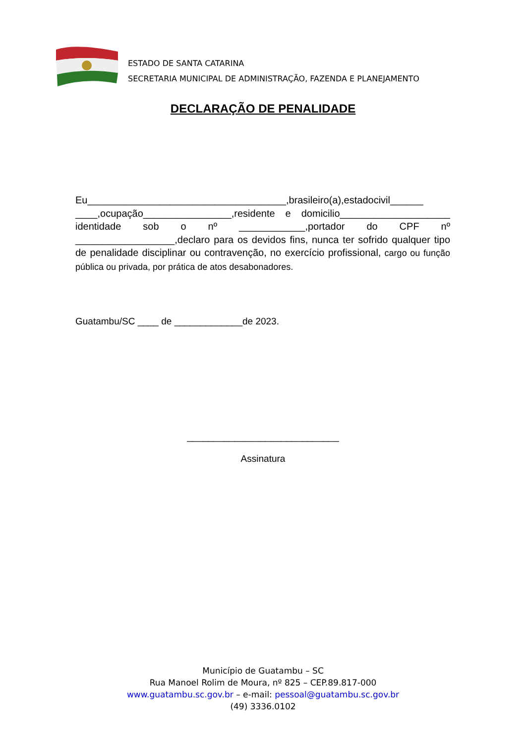ESTADO DE SANTA CATARINA
SECRETARIA MUNICIPAL DE ADMINISTRAÇÃO, FAZENDA E PLANEJAMENTO
DECLARAÇÃO DE PENALIDADE
Eu____________________________________,brasileiro(a),estadocivil______ ____,ocupação________________,residente e domicilio____________________ identidade sob o nº ____________,portador do CPF nº __________________,declaro para os devidos fins, nunca ter sofrido qualquer tipo de penalidade disciplinar ou contravenção, no exercício profissional, cargo ou função pública ou privada, por prática de atos desabonadores.
Guatambu/SC ____ de _____________de 2023.
_____________________________
Assinatura
Município de Guatambu – SC
Rua Manoel Rolim de Moura, nº 825 – CEP.89.817-000
www.guatambu.sc.gov.br – e-mail: pessoal@guatambu.sc.gov.br
(49) 3336.0102